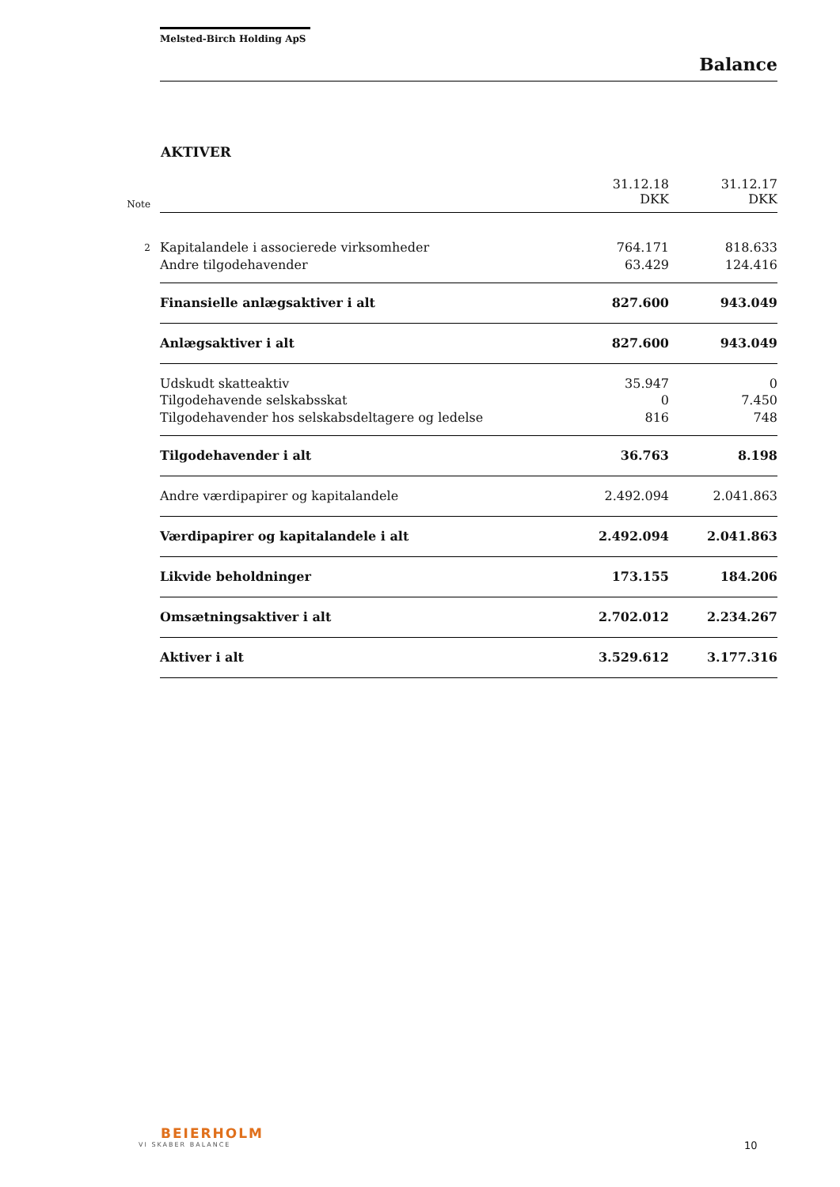Melsted-Birch Holding ApS
Balance
AKTIVER
| Note | | 31.12.18 DKK | 31.12.17 DKK |
| 2 | Kapitalandele i associerede virksomheder | 764.171 | 818.633 |
| | Andre tilgodehavender | 63.429 | 124.416 |
| | Finansielle anlægsaktiver i alt | 827.600 | 943.049 |
| | Anlægsaktiver i alt | 827.600 | 943.049 |
| | Udskudt skatteaktiv | 35.947 | 0 |
| | Tilgodehavende selskabsskat | 0 | 7.450 |
| | Tilgodehavender hos selskabsdeltagere og ledelse | 816 | 748 |
| | Tilgodehavender i alt | 36.763 | 8.198 |
| | Andre værdipapirer og kapitalandele | 2.492.094 | 2.041.863 |
| | Værdipapirer og kapitalandele i alt | 2.492.094 | 2.041.863 |
| | Likvide beholdninger | 173.155 | 184.206 |
| | Omsætningsaktiver i alt | 2.702.012 | 2.234.267 |
| | Aktiver i alt | 3.529.612 | 3.177.316 |
BEIERHOLM
VI SKABER BALANCE
10